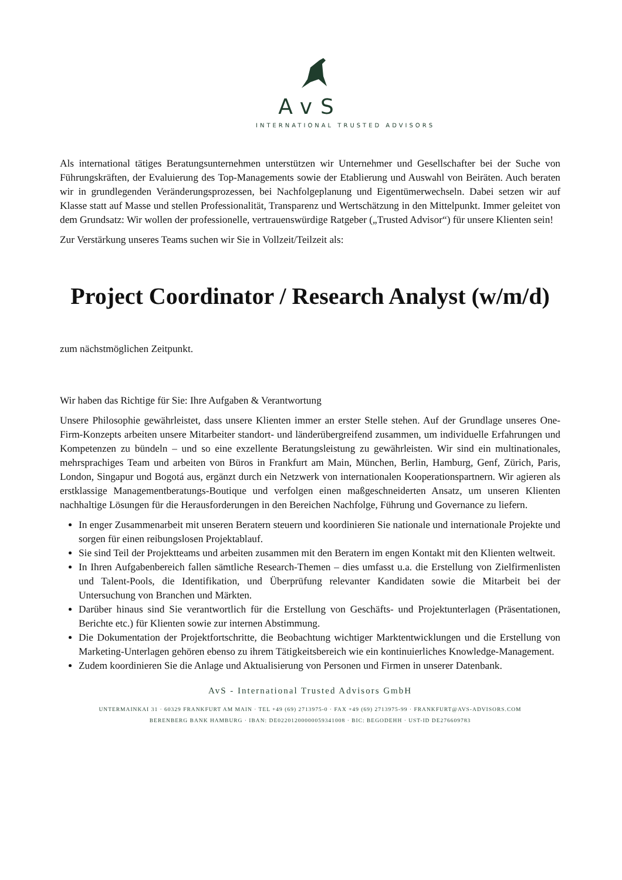AvS
INTERNATIONAL TRUSTED ADVISORS
Als international tätiges Beratungsunternehmen unterstützen wir Unternehmer und Gesellschafter bei der Suche von Führungskräften, der Evaluierung des Top-Managements sowie der Etablierung und Auswahl von Beiräten. Auch beraten wir in grundlegenden Veränderungsprozessen, bei Nachfolgeplanung und Eigentümerwechseln. Dabei setzen wir auf Klasse statt auf Masse und stellen Professionalität, Transparenz und Wertschätzung in den Mittelpunkt. Immer geleitet von dem Grundsatz: Wir wollen der professionelle, vertrauenswürdige Ratgeber („Trusted Advisor“) für unsere Klienten sein!
Zur Verstärkung unseres Teams suchen wir Sie in Vollzeit/Teilzeit als:
Project Coordinator / Research Analyst (w/m/d)
zum nächstmöglichen Zeitpunkt.
Wir haben das Richtige für Sie: Ihre Aufgaben & Verantwortung
Unsere Philosophie gewährleistet, dass unsere Klienten immer an erster Stelle stehen. Auf der Grundlage unseres One-Firm-Konzepts arbeiten unsere Mitarbeiter standort- und länderübergreifend zusammen, um individuelle Erfahrungen und Kompetenzen zu bündeln – und so eine exzellente Beratungsleistung zu gewährleisten. Wir sind ein multinationales, mehrsprachiges Team und arbeiten von Büros in Frankfurt am Main, München, Berlin, Hamburg, Genf, Zürich, Paris, London, Singapur und Bogotá aus, ergänzt durch ein Netzwerk von internationalen Kooperationspartnern. Wir agieren als erstklassige Managementberatungs-Boutique und verfolgen einen maßgeschneiderten Ansatz, um unseren Klienten nachhaltige Lösungen für die Herausforderungen in den Bereichen Nachfolge, Führung und Governance zu liefern.
In enger Zusammenarbeit mit unseren Beratern steuern und koordinieren Sie nationale und internationale Projekte und sorgen für einen reibungslosen Projektablauf.
Sie sind Teil der Projektteams und arbeiten zusammen mit den Beratern im engen Kontakt mit den Klienten weltweit.
In Ihren Aufgabenbereich fallen sämtliche Research-Themen – dies umfasst u.a. die Erstellung von Zielfirmenlisten und Talent-Pools, die Identifikation, und Überprüfung relevanter Kandidaten sowie die Mitarbeit bei der Untersuchung von Branchen und Märkten.
Darüber hinaus sind Sie verantwortlich für die Erstellung von Geschäfts- und Projektunterlagen (Präsentationen, Berichte etc.) für Klienten sowie zur internen Abstimmung.
Die Dokumentation der Projektfortschritte, die Beobachtung wichtiger Marktentwicklungen und die Erstellung von Marketing-Unterlagen gehören ebenso zu ihrem Tätigkeitsbereich wie ein kontinuierliches Knowledge-Management.
Zudem koordinieren Sie die Anlage und Aktualisierung von Personen und Firmen in unserer Datenbank.
AvS - International Trusted Advisors GmbH
UNTERMAINKAI 31 · 60329 FRANKFURT AM MAIN · TEL +49 (69) 2713975-0 · FAX +49 (69) 2713975-99 · FRANKFURT@AVS-ADVISORS.COM
BERENBERG BANK HAMBURG · IBAN: DE02201200000059341008 · BIC: BEGODEHH · UST-ID DE276609783